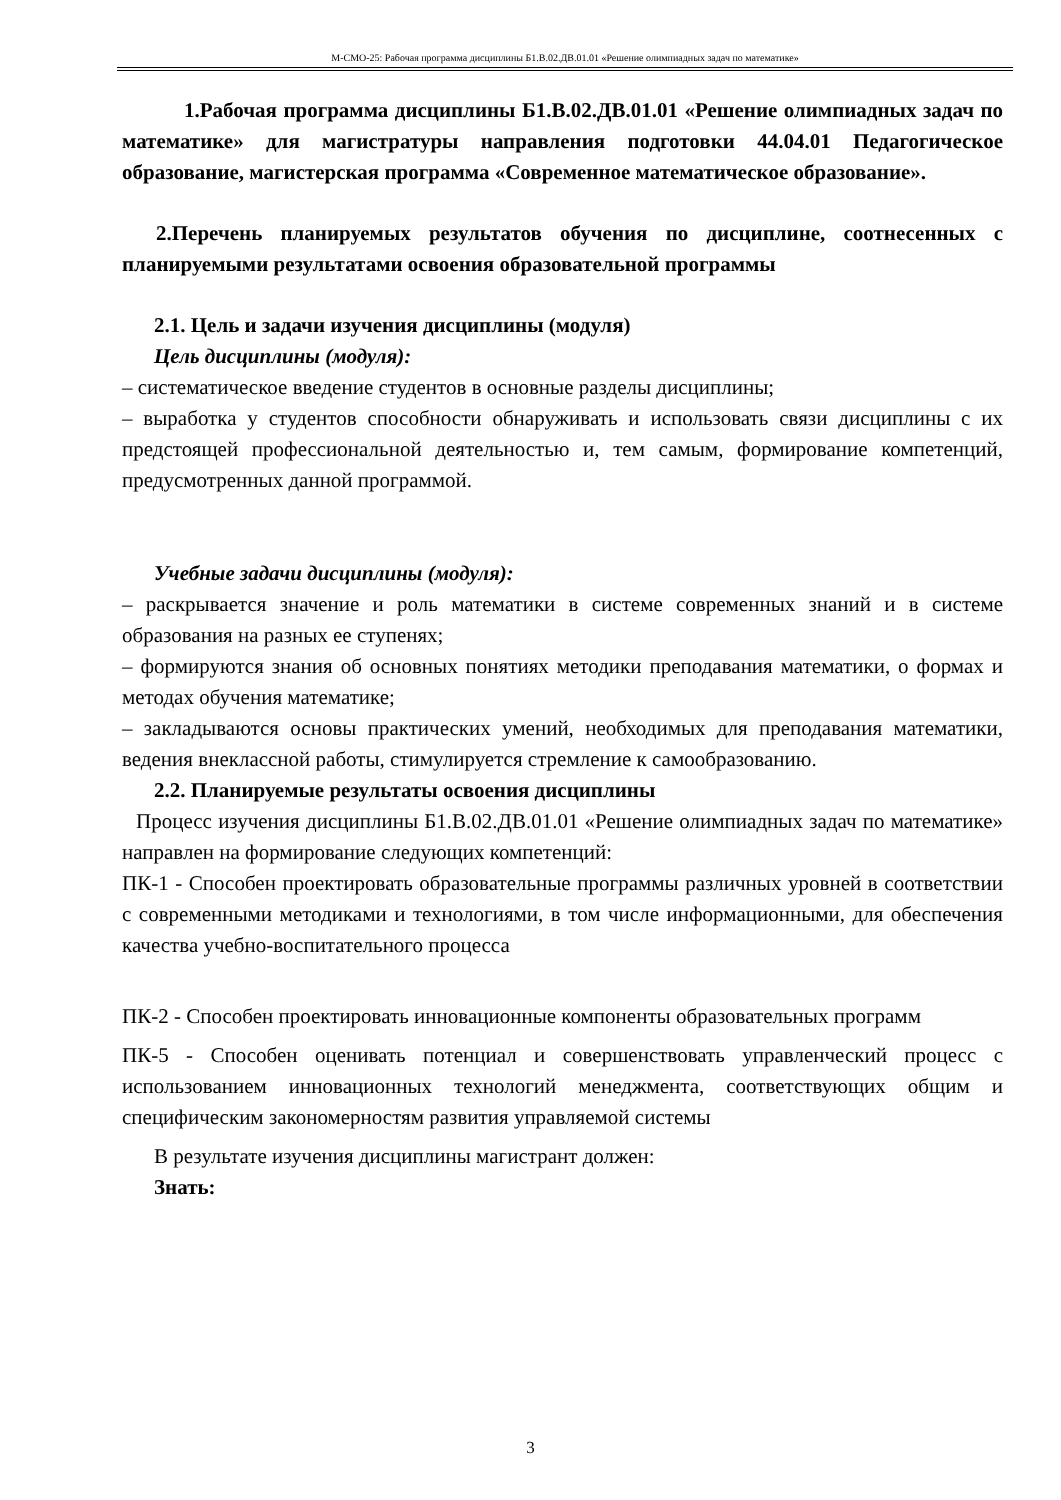М-СМО-25: Рабочая программа дисциплины Б1.В.02.ДВ.01.01 «Решение олимпиадных задач по математике»
1.Рабочая программа дисциплины Б1.В.02.ДВ.01.01 «Решение олимпиадных задач по математике» для магистратуры направления подготовки 44.04.01 Педагогическое образование, магистерская программа «Современное математическое образование».
2.Перечень планируемых результатов обучения по дисциплине, соотнесенных с планируемыми результатами освоения образовательной программы
2.1. Цель и задачи изучения дисциплины (модуля)
Цель дисциплины (модуля):
– систематическое введение студентов в основные разделы дисциплины;
– выработка у студентов способности обнаруживать и использовать связи дисциплины с их предстоящей профессиональной деятельностью и, тем самым, формирование компетенций, предусмотренных данной программой.
Учебные задачи дисциплины (модуля):
– раскрывается значение и роль математики в системе современных знаний и в системе образования на разных ее ступенях;
– формируются знания об основных понятиях методики преподавания математики, о формах и методах обучения математике;
– закладываются основы практических умений, необходимых для преподавания математики, ведения внеклассной работы, стимулируется стремление к самообразованию.
2.2. Планируемые результаты освоения дисциплины
Процесс изучения дисциплины Б1.В.02.ДВ.01.01 «Решение олимпиадных задач по математике» направлен на формирование следующих компетенций:
ПК-1 - Способен проектировать образовательные программы различных уровней в соответствии с современными методиками и технологиями, в том числе информационными, для обеспечения качества учебно-воспитательного процесса
ПК-2 - Способен проектировать инновационные компоненты образовательных программ
ПК-5 - Способен оценивать потенциал и совершенствовать управленческий процесс с использованием инновационных технологий менеджмента, соответствующих общим и специфическим закономерностям развития управляемой системы
В результате изучения дисциплины магистрант должен:
Знать:
3